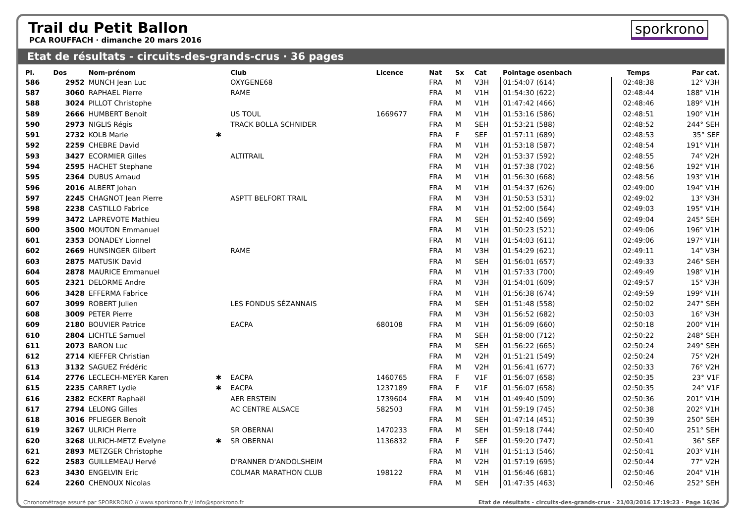Trail du Petit Ballon
PCA ROUFFACH · dimanche 20 mars 2016
sporkrono
Etat de résultats - circuits-des-grands-crus · 36 pages
| Pl. | Dos | Nom-prénom | | Club | Licence | Nat | Sx | Cat | Pointage osenbach | Temps | Par cat. |
| --- | --- | --- | --- | --- | --- | --- | --- | --- | --- | --- | --- |
| 586 | 2952 | MUNCH Jean Luc | | OXYGENE68 | | FRA | M | V3H | 01:54:07 (614) | 02:48:38 | 12° V3H |
| 587 | 3060 | RAPHAEL Pierre | | RAME | | FRA | M | V1H | 01:54:30 (622) | 02:48:44 | 188° V1H |
| 588 | 3024 | PILLOT Christophe | | | | FRA | M | V1H | 01:47:42 (466) | 02:48:46 | 189° V1H |
| 589 | 2666 | HUMBERT Benoit | | US TOUL | 1669677 | FRA | M | V1H | 01:53:16 (586) | 02:48:51 | 190° V1H |
| 590 | 2973 | NIGLIS Régis | | TRACK BOLLA SCHNIDER | | FRA | M | SEH | 01:53:21 (588) | 02:48:52 | 244° SEH |
| 591 | 2732 | KOLB Marie | ✱ | | | FRA | F | SEF | 01:57:11 (689) | 02:48:53 | 35° SEF |
| 592 | 2259 | CHEBRE David | | | | FRA | M | V1H | 01:53:18 (587) | 02:48:54 | 191° V1H |
| 593 | 3427 | ECORMIER Gilles | | ALTITRAIL | | FRA | M | V2H | 01:53:37 (592) | 02:48:55 | 74° V2H |
| 594 | 2595 | HACHET Stephane | | | | FRA | M | V1H | 01:57:38 (702) | 02:48:56 | 192° V1H |
| 595 | 2364 | DUBUS Arnaud | | | | FRA | M | V1H | 01:56:30 (668) | 02:48:56 | 193° V1H |
| 596 | 2016 | ALBERT Johan | | | | FRA | M | V1H | 01:54:37 (626) | 02:49:00 | 194° V1H |
| 597 | 2245 | CHAGNOT Jean Pierre | | ASPTT BELFORT TRAIL | | FRA | M | V3H | 01:50:53 (531) | 02:49:02 | 13° V3H |
| 598 | 2238 | CASTILLO Fabrice | | | | FRA | M | V1H | 01:52:00 (564) | 02:49:03 | 195° V1H |
| 599 | 3472 | LAPREVOTE Mathieu | | | | FRA | M | SEH | 01:52:40 (569) | 02:49:04 | 245° SEH |
| 600 | 3500 | MOUTON Emmanuel | | | | FRA | M | V1H | 01:50:23 (521) | 02:49:06 | 196° V1H |
| 601 | 2353 | DONADEY Lionnel | | | | FRA | M | V1H | 01:54:03 (611) | 02:49:06 | 197° V1H |
| 602 | 2669 | HUNSINGER Gilbert | | RAME | | FRA | M | V3H | 01:54:29 (621) | 02:49:11 | 14° V3H |
| 603 | 2875 | MATUSIK David | | | | FRA | M | SEH | 01:56:01 (657) | 02:49:33 | 246° SEH |
| 604 | 2878 | MAURICE Emmanuel | | | | FRA | M | V1H | 01:57:33 (700) | 02:49:49 | 198° V1H |
| 605 | 2321 | DELORME Andre | | | | FRA | M | V3H | 01:54:01 (609) | 02:49:57 | 15° V3H |
| 606 | 3428 | EFFERMA Fabrice | | | | FRA | M | V1H | 01:56:38 (674) | 02:49:59 | 199° V1H |
| 607 | 3099 | ROBERT Julien | | LES FONDUS SÉZANNAIS | | FRA | M | SEH | 01:51:48 (558) | 02:50:02 | 247° SEH |
| 608 | 3009 | PETER Pierre | | | | FRA | M | V3H | 01:56:52 (682) | 02:50:03 | 16° V3H |
| 609 | 2180 | BOUVIER Patrice | | EACPA | 680108 | FRA | M | V1H | 01:56:09 (660) | 02:50:18 | 200° V1H |
| 610 | 2804 | LICHTLE Samuel | | | | FRA | M | SEH | 01:58:00 (712) | 02:50:22 | 248° SEH |
| 611 | 2073 | BARON Luc | | | | FRA | M | SEH | 01:56:22 (665) | 02:50:24 | 249° SEH |
| 612 | 2714 | KIEFFER Christian | | | | FRA | M | V2H | 01:51:21 (549) | 02:50:24 | 75° V2H |
| 613 | 3132 | SAGUEZ Frédéric | | | | FRA | M | V2H | 01:56:41 (677) | 02:50:33 | 76° V2H |
| 614 | 2776 | LECLECH-MEYER Karen | ✱ | EACPA | 1460765 | FRA | F | V1F | 01:56:07 (658) | 02:50:35 | 23° V1F |
| 615 | 2235 | CARRET Lydie | ✱ | EACPA | 1237189 | FRA | F | V1F | 01:56:07 (658) | 02:50:35 | 24° V1F |
| 616 | 2382 | ECKERT Raphaël | | AER ERSTEIN | 1739604 | FRA | M | V1H | 01:49:40 (509) | 02:50:36 | 201° V1H |
| 617 | 2794 | LELONG Gilles | | AC CENTRE ALSACE | 582503 | FRA | M | V1H | 01:59:19 (745) | 02:50:38 | 202° V1H |
| 618 | 3016 | PFLIEGER Benoît | | | | FRA | M | SEH | 01:47:14 (451) | 02:50:39 | 250° SEH |
| 619 | 3267 | ULRICH Pierre | | SR OBERNAI | 1470233 | FRA | M | SEH | 01:59:18 (744) | 02:50:40 | 251° SEH |
| 620 | 3268 | ULRICH-METZ Evelyne | ✱ | SR OBERNAI | 1136832 | FRA | F | SEF | 01:59:20 (747) | 02:50:41 | 36° SEF |
| 621 | 2893 | METZGER Christophe | | | | FRA | M | V1H | 01:51:13 (546) | 02:50:41 | 203° V1H |
| 622 | 2583 | GUILLEMEAU Hervé | | D'RANNER D'ANDOLSHEIM | | FRA | M | V2H | 01:57:19 (695) | 02:50:44 | 77° V2H |
| 623 | 3430 | ENGELVIN Eric | | COLMAR MARATHON CLUB | 198122 | FRA | M | V1H | 01:56:46 (681) | 02:50:46 | 204° V1H |
| 624 | 2260 | CHENOUX Nicolas | | | | FRA | M | SEH | 01:47:35 (463) | 02:50:46 | 252° SEH |
Chronométrage assuré par SPORKRONO // www.sporkrono.fr // info@sporkrono.fr Etat de résultats - circuits-des-grands-crus · 21/03/2016 17:19:23 · Page 16/36